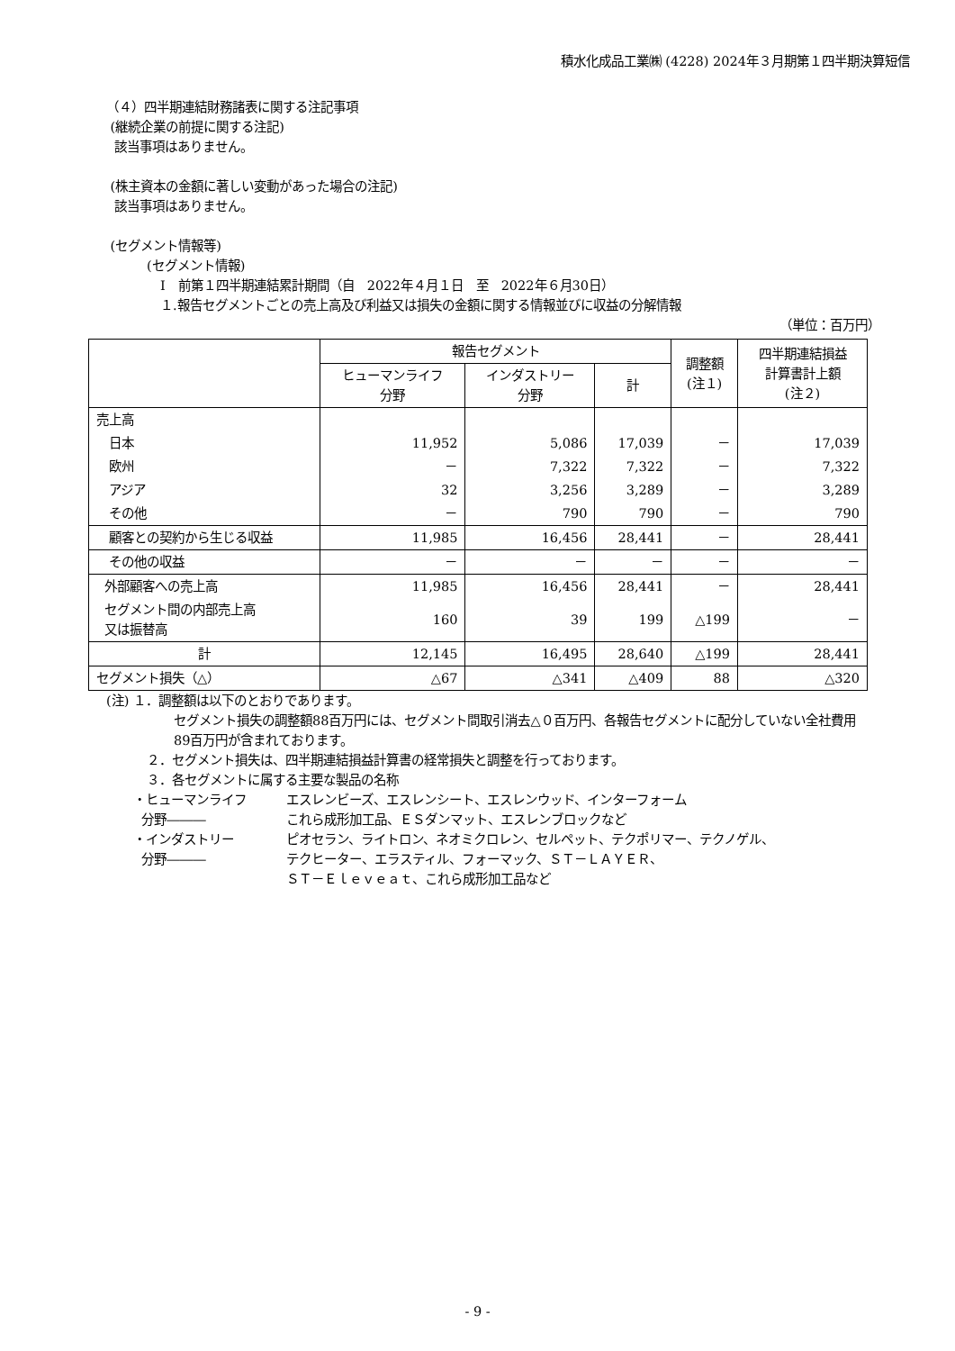積水化成品工業㈱ (4228) 2024年３月期第１四半期決算短信
（４）四半期連結財務諸表に関する注記事項
(継続企業の前提に関する注記)
該当事項はありません。
(株主資本の金額に著しい変動があった場合の注記)
該当事項はありません。
(セグメント情報等)
(セグメント情報)
Ⅰ　前第１四半期連結累計期間（自　2022年４月１日　至　2022年６月30日）
１.報告セグメントごとの売上高及び利益又は損失の金額に関する情報並びに収益の分解情報
（単位：百万円）
| | 報告セグメント | | | 調整額 (注１) | 四半期連結損益 計算書計上額 (注２) |
| --- | --- | --- | --- | --- | --- |
| | ヒューマンライフ 分野 | インダストリー 分野 | 計 | | |
| 売上高 | | | | | |
| 日本 | 11,952 | 5,086 | 17,039 | － | 17,039 |
| 欧州 | － | 7,322 | 7,322 | － | 7,322 |
| アジア | 32 | 3,256 | 3,289 | － | 3,289 |
| その他 | － | 790 | 790 | － | 790 |
| 顧客との契約から生じる収益 | 11,985 | 16,456 | 28,441 | － | 28,441 |
| その他の収益 | － | － | － | － | － |
| 外部顧客への売上高 | 11,985 | 16,456 | 28,441 | － | 28,441 |
| セグメント間の内部売上高 又は振替高 | 160 | 39 | 199 | △199 | － |
| 計 | 12,145 | 16,495 | 28,640 | △199 | 28,441 |
| セグメント損失（△） | △67 | △341 | △409 | 88 | △320 |
(注) １．調整額は以下のとおりであります。
セグメント損失の調整額88百万円には、セグメント間取引消去△０百万円、各報告セグメントに配分していない全社費用89百万円が含まれております。
２．セグメント損失は、四半期連結損益計算書の経常損失と調整を行っております。
３．各セグメントに属する主要な製品の名称
・ヒューマンライフ
分野―――
エスレンビーズ、エスレンシート、エスレンウッド、インターフォーム
これら成形加工品、ＥＳダンマット、エスレンブロックなど
・インダストリー
分野―――
ピオセラン、ライトロン、ネオミクロレン、セルペット、テクポリマー、テクノゲル、
テクヒーター、エラスティル、フォーマック、ＳＴ－ＬＡＹＥＲ、
ＳＴ－Ｅｌｅｖｅａｔ、これら成形加工品など
- 9 -